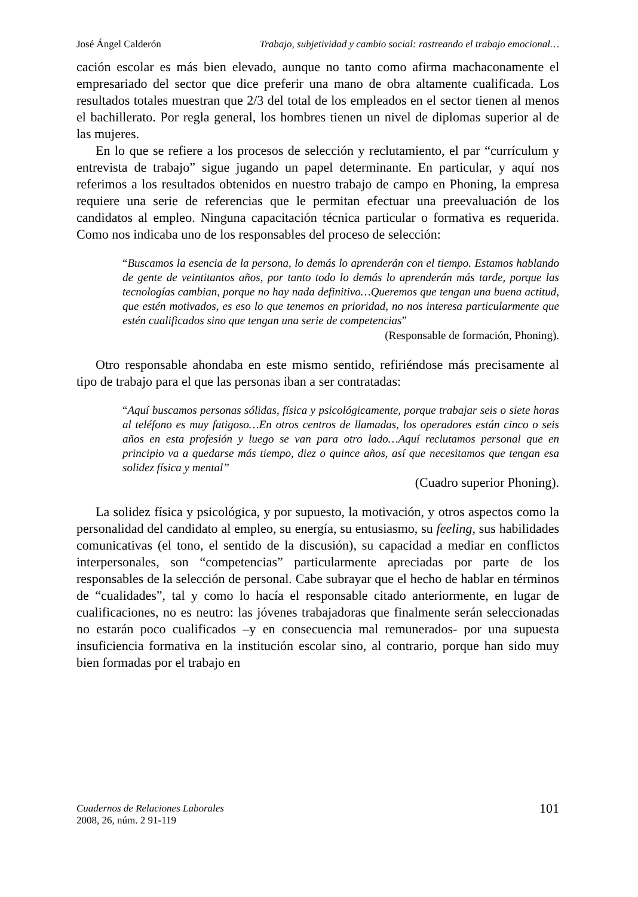José Ángel Calderón Trabajo, subjetividad y cambio social: rastreando el trabajo emocional…
cación escolar es más bien elevado, aunque no tanto como afirma machaconamente el empresariado del sector que dice preferir una mano de obra altamente cualificada. Los resultados totales muestran que 2/3 del total de los empleados en el sector tienen al menos el bachillerato. Por regla general, los hombres tienen un nivel de diplomas superior al de las mujeres.
En lo que se refiere a los procesos de selección y reclutamiento, el par “currículum y entrevista de trabajo” sigue jugando un papel determinante. En particular, y aquí nos referimos a los resultados obtenidos en nuestro trabajo de campo en Phoning, la empresa requiere una serie de referencias que le permitan efectuar una preevaluación de los candidatos al empleo. Ninguna capacitación técnica particular o formativa es requerida. Como nos indicaba uno de los responsables del proceso de selección:
“Buscamos la esencia de la persona, lo demás lo aprenderán con el tiempo. Estamos hablando de gente de veintitantos años, por tanto todo lo demás lo aprenderán más tarde, porque las tecnologías cambian, porque no hay nada definitivo…Queremos que tengan una buena actitud, que estén motivados, es eso lo que tenemos en prioridad, no nos interesa particularmente que estén cualificados sino que tengan una serie de competencias”
(Responsable de formación, Phoning).
Otro responsable ahondaba en este mismo sentido, refiriéndose más precisamente al tipo de trabajo para el que las personas iban a ser contratadas:
“Aquí buscamos personas sólidas, física y psicológicamente, porque trabajar seis o siete horas al teléfono es muy fatigoso…En otros centros de llamadas, los operadores están cinco o seis años en esta profesión y luego se van para otro lado…Aquí reclutamos personal que en principio va a quedarse más tiempo, diez o quince años, así que necesitamos que tengan esa solidez física y mental”
(Cuadro superior Phoning).
La solidez física y psicológica, y por supuesto, la motivación, y otros aspectos como la personalidad del candidato al empleo, su energía, su entusiasmo, su feeling, sus habilidades comunicativas (el tono, el sentido de la discusión), su capacidad a mediar en conflictos interpersonales, son “competencias” particularmente apreciadas por parte de los responsables de la selección de personal. Cabe subrayar que el hecho de hablar en términos de “cualidades”, tal y como lo hacía el responsable citado anteriormente, en lugar de cualificaciones, no es neutro: las jóvenes trabajadoras que finalmente serán seleccionadas no estarán poco cualificados –y en consecuencia mal remunerados- por una supuesta insuficiencia formativa en la institución escolar sino, al contrario, porque han sido muy bien formadas por el trabajo en
Cuadernos de Relaciones Laborales
2008, 26, núm. 2 91-119
101